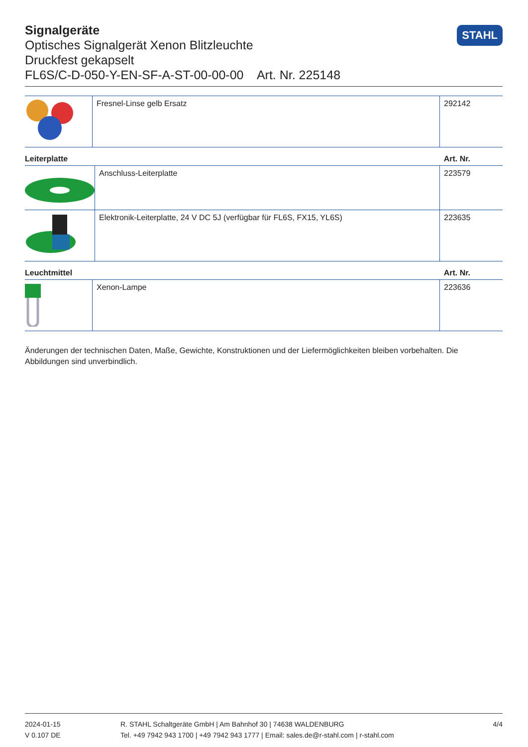Signalgeräte
Optisches Signalgerät Xenon Blitzleuchte
Druckfest gekapselt
FL6S/C-D-050-Y-EN-SF-A-ST-00-00-00 Art. Nr. 225148
STAHL
| | Fresnel-Linse gelb Ersatz | 292142 |
Leiterplatte Art. Nr.
| | Anschluss-Leiterplatte | 223579 |
| | Elektronik-Leiterplatte, 24 V DC 5J (verfügbar für FL6S, FX15, YL6S) | 223635 |
Leuchtmittel Art. Nr.
| | Xenon-Lampe | 223636 |
Änderungen der technischen Daten, Maße, Gewichte, Konstruktionen und der Liefermöglichkeiten bleiben vorbehalten. Die Abbildungen sind unverbindlich.
2024-01-15
V 0.107 DE
R. STAHL Schaltgeräte GmbH | Am Bahnhof 30 | 74638 WALDENBURG
Tel. +49 7942 943 1700 | +49 7942 943 1777 | Email: sales.de@r-stahl.com | r-stahl.com
4/4